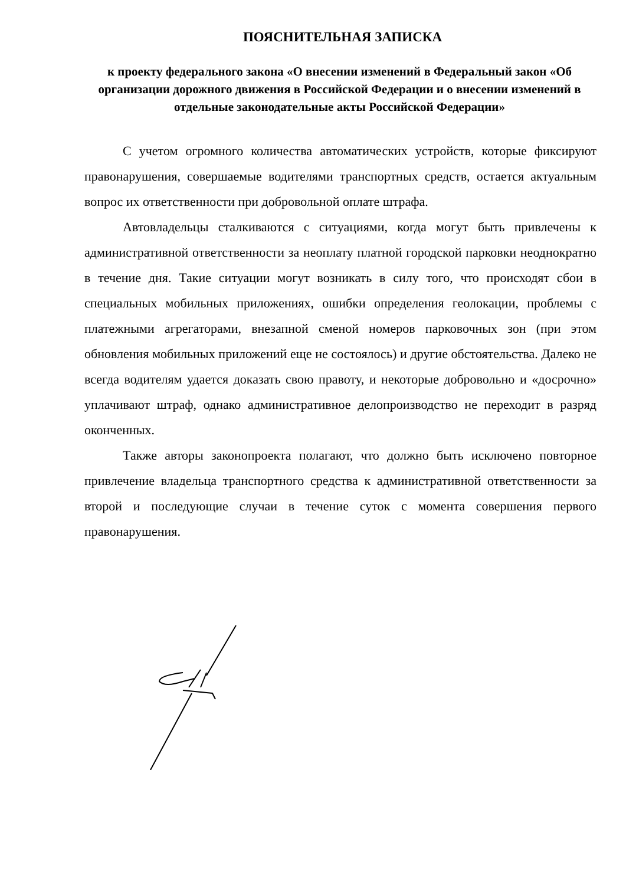ПОЯСНИТЕЛЬНАЯ ЗАПИСКА
к проекту федерального закона «О внесении изменений в Федеральный закон «Об организации дорожного движения в Российской Федерации и о внесении изменений в отдельные законодательные акты Российской Федерации»
С учетом огромного количества автоматических устройств, которые фиксируют правонарушения, совершаемые водителями транспортных средств, остается актуальным вопрос их ответственности при добровольной оплате штрафа.
Автовладельцы сталкиваются с ситуациями, когда могут быть привлечены к административной ответственности за неоплату платной городской парковки неоднократно в течение дня. Такие ситуации могут возникать в силу того, что происходят сбои в специальных мобильных приложениях, ошибки определения геолокации, проблемы с платежными агрегаторами, внезапной сменой номеров парковочных зон (при этом обновления мобильных приложений еще не состоялось) и другие обстоятельства. Далеко не всегда водителям удается доказать свою правоту, и некоторые добровольно и «досрочно» уплачивают штраф, однако административное делопроизводство не переходит в разряд оконченных.
Также авторы законопроекта полагают, что должно быть исключено повторное привлечение владельца транспортного средства к административной ответственности за второй и последующие случаи в течение суток с момента совершения первого правонарушения.